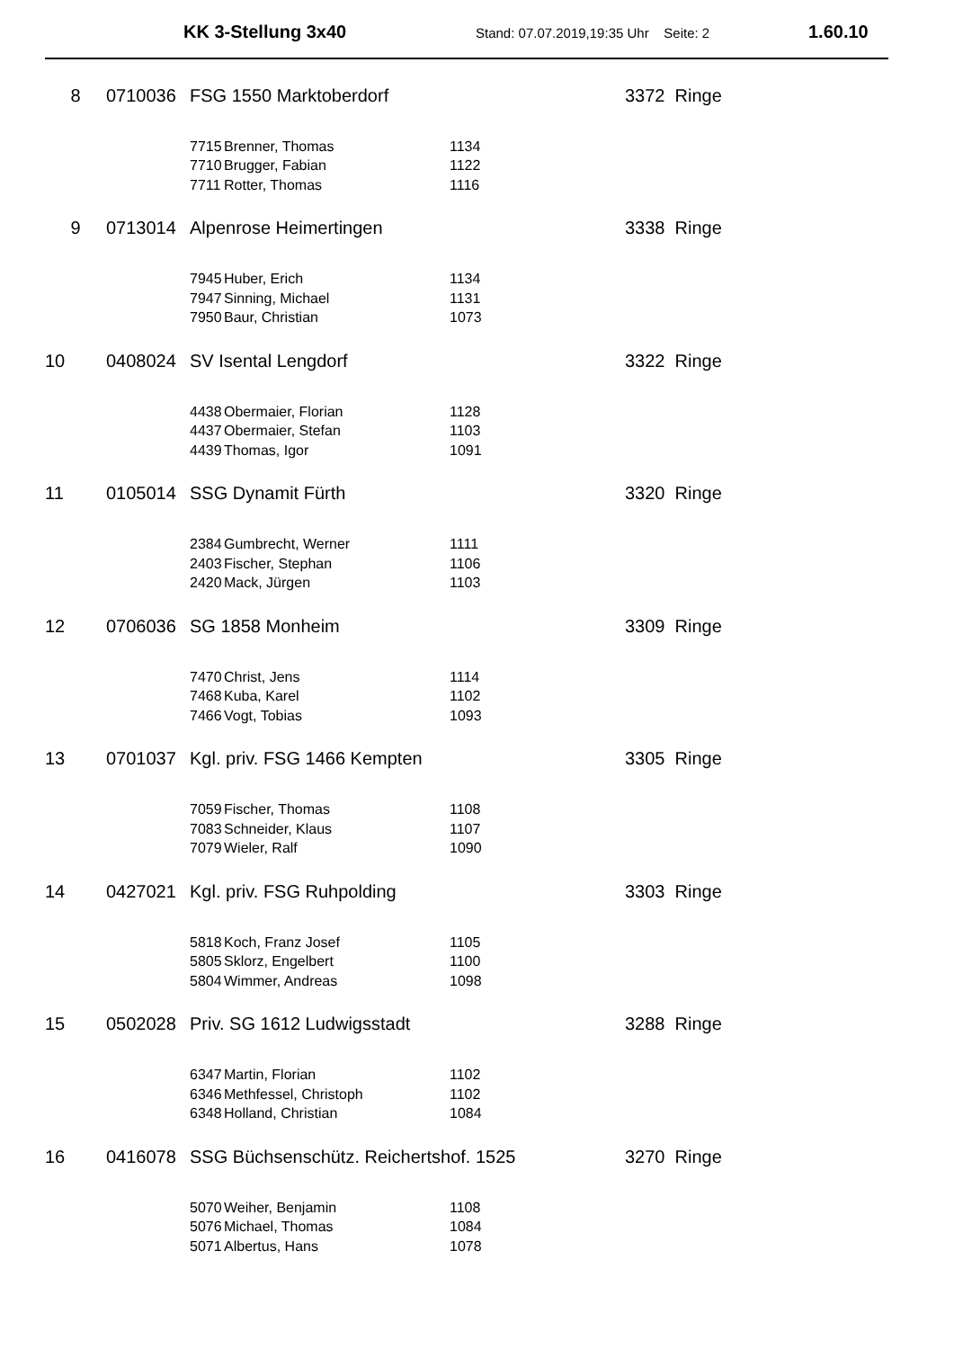KK 3-Stellung 3x40 Stand: 07.07.2019,19:35 Uhr Seite: 2 1.60.10
| 8 | 0710036 | FSG 1550 Marktoberdorf | | | 3372 Ringe |
| | | 7715 | Brenner, Thomas | 1134 | |
| | | 7710 | Brugger, Fabian | 1122 | |
| | | 7711 | Rotter, Thomas | 1116 | |
| 9 | 0713014 | Alpenrose Heimertingen | | | 3338 Ringe |
| | | 7945 | Huber, Erich | 1134 | |
| | | 7947 | Sinning, Michael | 1131 | |
| | | 7950 | Baur, Christian | 1073 | |
| 10 | 0408024 | SV Isental Lengdorf | | | 3322 Ringe |
| | | 4438 | Obermaier, Florian | 1128 | |
| | | 4437 | Obermaier, Stefan | 1103 | |
| | | 4439 | Thomas, Igor | 1091 | |
| 11 | 0105014 | SSG Dynamit Fürth | | | 3320 Ringe |
| | | 2384 | Gumbrecht, Werner | 1111 | |
| | | 2403 | Fischer, Stephan | 1106 | |
| | | 2420 | Mack, Jürgen | 1103 | |
| 12 | 0706036 | SG 1858 Monheim | | | 3309 Ringe |
| | | 7470 | Christ, Jens | 1114 | |
| | | 7468 | Kuba, Karel | 1102 | |
| | | 7466 | Vogt, Tobias | 1093 | |
| 13 | 0701037 | Kgl. priv. FSG 1466 Kempten | | | 3305 Ringe |
| | | 7059 | Fischer, Thomas | 1108 | |
| | | 7083 | Schneider, Klaus | 1107 | |
| | | 7079 | Wieler, Ralf | 1090 | |
| 14 | 0427021 | Kgl. priv. FSG Ruhpolding | | | 3303 Ringe |
| | | 5818 | Koch, Franz Josef | 1105 | |
| | | 5805 | Sklorz, Engelbert | 1100 | |
| | | 5804 | Wimmer, Andreas | 1098 | |
| 15 | 0502028 | Priv. SG 1612 Ludwigsstadt | | | 3288 Ringe |
| | | 6347 | Martin, Florian | 1102 | |
| | | 6346 | Methfessel, Christoph | 1102 | |
| | | 6348 | Holland, Christian | 1084 | |
| 16 | 0416078 | SSG Büchsenschütz. Reichertshof. 1525 | | | 3270 Ringe |
| | | 5070 | Weiher, Benjamin | 1108 | |
| | | 5076 | Michael, Thomas | 1084 | |
| | | 5071 | Albertus, Hans | 1078 | |